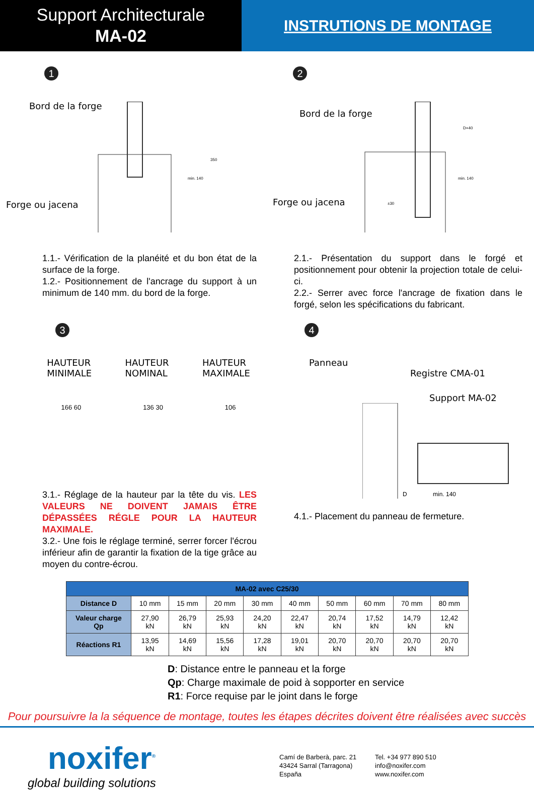Support Architecturale
MA-02
INSTRUTIONS DE MONTAGE
1
Bord de la forge
Forge ou jacena
350
min. 140
2
Bord de la forge
Forge ou jacena
D+40
min. 140
±30
1.1.- Vérification de la planéité et du bon état de la surface de la forge.
1.2.- Positionnement de l'ancrage du support à un minimum de 140 mm. du bord de la forge.
2.1.- Présentation du support dans le forgé et positionnement pour obtenir la projection totale de celui-ci.
2.2.- Serrer avec force l'ancrage de fixation dans le forgé, selon les spécifications du fabricant.
3
HAUTEUR
MINIMALE
HAUTEUR
NOMINAL
HAUTEUR
MAXIMALE
166 60 136 30 106
3.1.- Réglage de la hauteur par la tête du vis. LES VALEURS NE DOIVENT JAMAIS ÊTRE DÉPASSÉES RÉGLE POUR LA HAUTEUR MAXIMALE.
3.2.- Une fois le réglage terminé, serrer forcer l'écrou inférieur afin de garantir la fixation de la tige grâce au moyen du contre-écrou.
4
Panneau
Registre CMA-01
Support MA-02
D
min. 140
4.1.- Placement du panneau de fermeture.
| MA-02 avec C25/30 | | | | | | | | | |
| --- | --- | --- | --- | --- | --- | --- | --- | --- | --- |
| Distance D | 10 mm | 15 mm | 20 mm | 30 mm | 40 mm | 50 mm | 60 mm | 70 mm | 80 mm |
| Valeur charge Qp | 27,90 kN | 26,79 kN | 25,93 kN | 24,20 kN | 22,47 kN | 20,74 kN | 17,52 kN | 14,79 kN | 12,42 kN |
| Réactions R1 | 13,95 kN | 14,69 kN | 15,56 kN | 17,28 kN | 19,01 kN | 20,70 kN | 20,70 kN | 20,70 kN | 20,70 kN |
D: Distance entre le panneau et la forge
Qp: Charge maximale de poid à sopporter en service
R1: Force requise par le joint dans le forge
Pour poursuivre la la séquence de montage, toutes les étapes décrites doivent être réalisées avec succès
noxifer<sup>®</sup>
global building solutions
Camí de Barberà, parc. 21
43424 Sarral (Tarragona)
España
Tel. +34 977 890 510
info@noxifer.com
www.noxifer.com